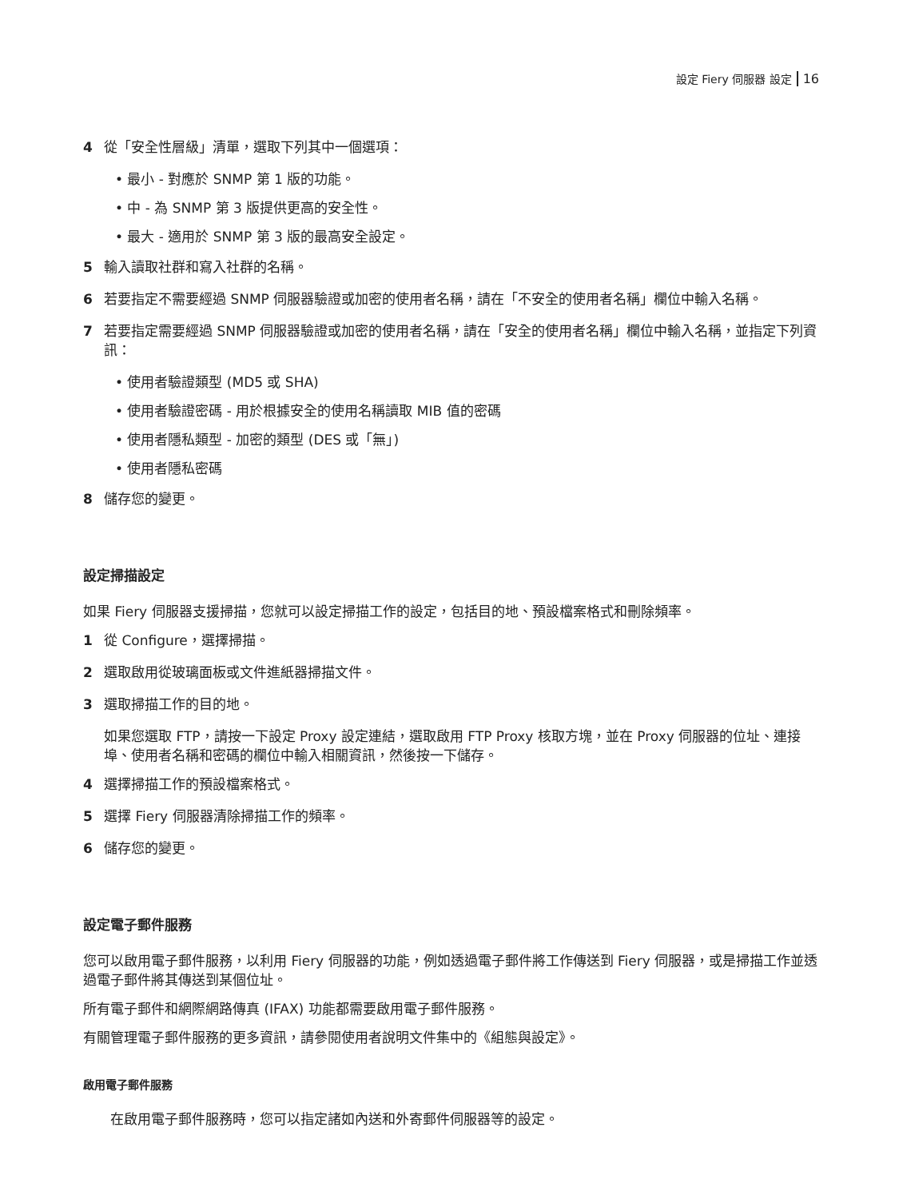設定 Fiery 伺服器 設定 16
4 從「安全性層級」清單，選取下列其中一個選項：
最小 - 對應於 SNMP 第 1 版的功能。
中 - 為 SNMP 第 3 版提供更高的安全性。
最大 - 適用於 SNMP 第 3 版的最高安全設定。
5 輸入讀取社群和寫入社群的名稱。
6 若要指定不需要經過 SNMP 伺服器驗證或加密的使用者名稱，請在「不安全的使用者名稱」欄位中輸入名稱。
7 若要指定需要經過 SNMP 伺服器驗證或加密的使用者名稱，請在「安全的使用者名稱」欄位中輸入名稱，並指定下列資訊：
使用者驗證類型 (MD5 或 SHA)
使用者驗證密碼 - 用於根據安全的使用名稱讀取 MIB 值的密碼
使用者隱私類型 - 加密的類型 (DES 或「無」)
使用者隱私密碼
8 儲存您的變更。
設定掃描設定
如果 Fiery 伺服器支援掃描，您就可以設定掃描工作的設定，包括目的地、預設檔案格式和刪除頻率。
1 從 Configure，選擇掃描。
2 選取啟用從玻璃面板或文件進紙器掃描文件。
3 選取掃描工作的目的地。
如果您選取 FTP，請按一下設定 Proxy 設定連結，選取啟用 FTP Proxy 核取方塊，並在 Proxy 伺服器的位址、連接埠、使用者名稱和密碼的欄位中輸入相關資訊，然後按一下儲存。
4 選擇掃描工作的預設檔案格式。
5 選擇 Fiery 伺服器清除掃描工作的頻率。
6 儲存您的變更。
設定電子郵件服務
您可以啟用電子郵件服務，以利用 Fiery 伺服器的功能，例如透過電子郵件將工作傳送到 Fiery 伺服器，或是掃描工作並透過電子郵件將其傳送到某個位址。
所有電子郵件和網際網路傳真 (IFAX) 功能都需要啟用電子郵件服務。
有關管理電子郵件服務的更多資訊，請參閱使用者說明文件集中的《組態與設定》。
啟用電子郵件服務
在啟用電子郵件服務時，您可以指定諸如內送和外寄郵件伺服器等的設定。